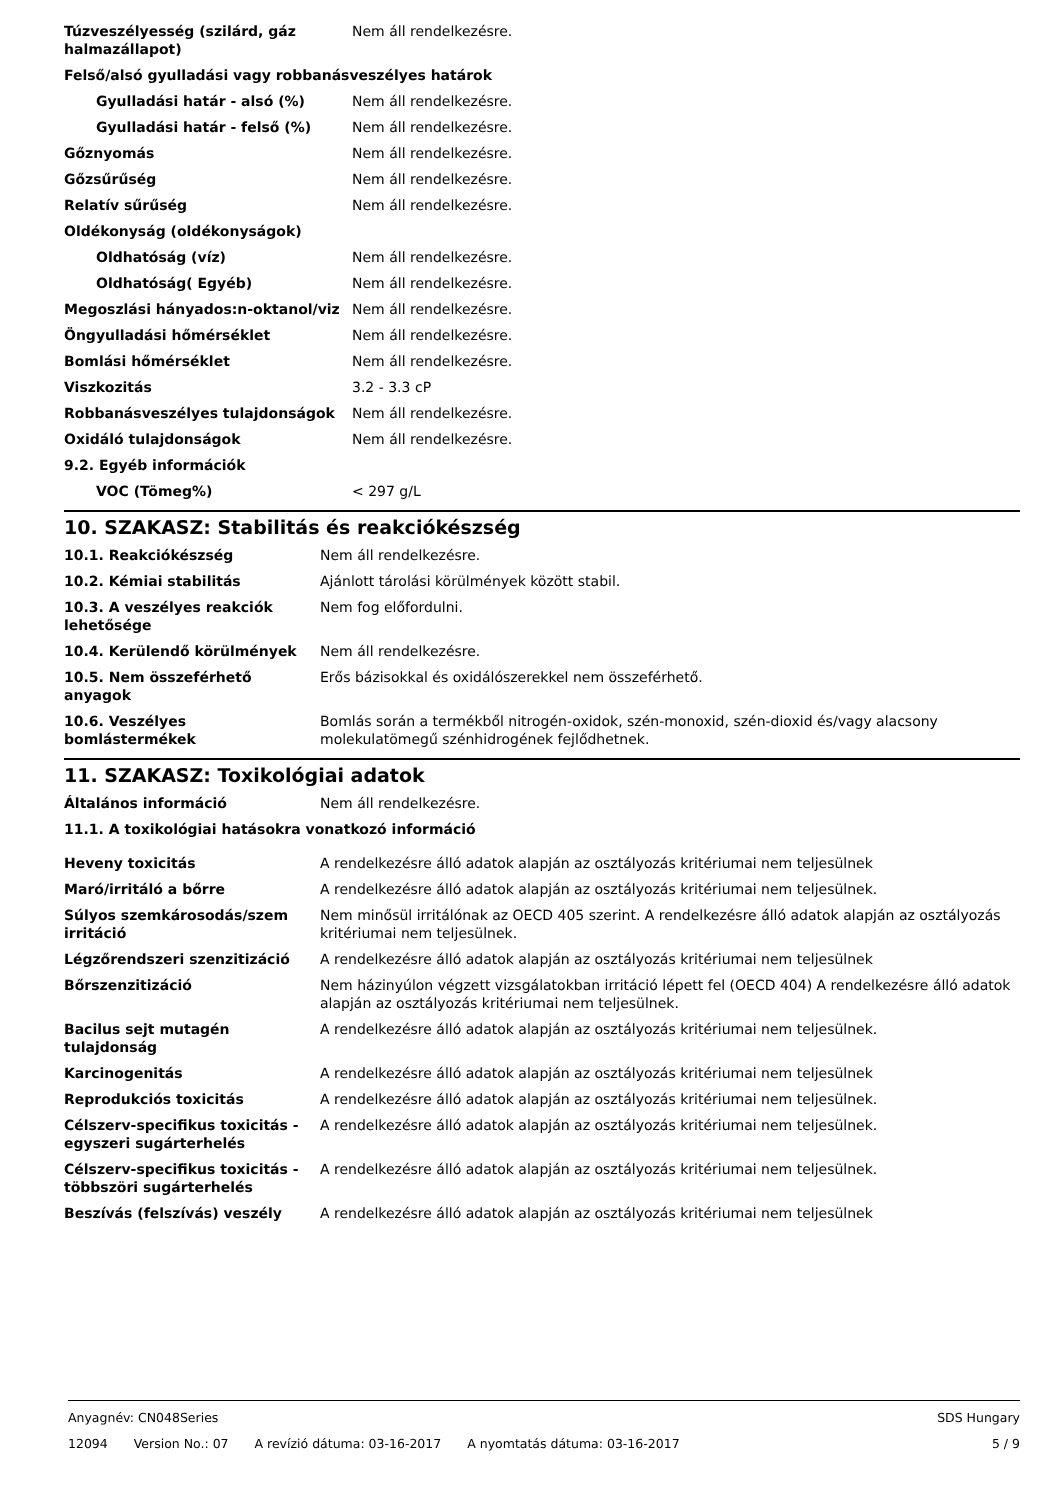| Túzveszélyesség (szilárd, gáz halmazállapot) | Nem áll rendelkezésre. |
| Felső/alsó gyulladási vagy robbanásveszélyes határok | |
| Gyulladási határ - alsó (%) | Nem áll rendelkezésre. |
| Gyulladási határ - felső (%) | Nem áll rendelkezésre. |
| Gőznyomás | Nem áll rendelkezésre. |
| Gőzsűrűség | Nem áll rendelkezésre. |
| Relatív sűrűség | Nem áll rendelkezésre. |
| Oldékonyság (oldékonyságok) | |
| Oldhatóság (víz) | Nem áll rendelkezésre. |
| Oldhatóság( Egyéb) | Nem áll rendelkezésre. |
| Megoszlási hányados:n-oktanol/viz | Nem áll rendelkezésre. |
| Öngyulladási hőmérséklet | Nem áll rendelkezésre. |
| Bomlási hőmérséklet | Nem áll rendelkezésre. |
| Viszkozitás | 3.2 - 3.3 cP |
| Robbanásveszélyes tulajdonságok | Nem áll rendelkezésre. |
| Oxidáló tulajdonságok | Nem áll rendelkezésre. |
| 9.2. Egyéb információk | |
| VOC (Tömeg%) | < 297 g/L |
10. SZAKASZ: Stabilitás és reakciókészség
| 10.1. Reakciókészség | Nem áll rendelkezésre. |
| 10.2. Kémiai stabilitás | Ajánlott tárolási körülmények között stabil. |
| 10.3. A veszélyes reakciók lehetősége | Nem fog előfordulni. |
| 10.4. Kerülendő körülmények | Nem áll rendelkezésre. |
| 10.5. Nem összeférhető anyagok | Erős bázisokkal és oxidálószerekkel nem összeférhető. |
| 10.6. Veszélyes bomlástermékek | Bomlás során a termékből nitrogén-oxidok, szén-monoxid, szén-dioxid és/vagy alacsony molekulatömegű szénhidrogének fejlődhetnek. |
11. SZAKASZ: Toxikológiai adatok
| Általános információ | Nem áll rendelkezésre. |
| 11.1. A toxikológiai hatásokra vonatkozó információ | |
| Heveny toxicitás | A rendelkezésre álló adatok alapján az osztályozás kritériumai nem teljesülnek |
| Maró/irritáló a bőrre | A rendelkezésre álló adatok alapján az osztályozás kritériumai nem teljesülnek. |
| Súlyos szemkárosodás/szem irritáció | Nem minősül irritálónak az OECD 405 szerint. A rendelkezésre álló adatok alapján az osztályozás kritériumai nem teljesülnek. |
| Légzőrendszeri szenzitizáció | A rendelkezésre álló adatok alapján az osztályozás kritériumai nem teljesülnek |
| Bőrszenzitizáció | Nem házinyúlon végzett vizsgálatokban irritáció lépett fel (OECD 404) A rendelkezésre álló adatok alapján az osztályozás kritériumai nem teljesülnek. |
| Bacilus sejt mutagén tulajdonság | A rendelkezésre álló adatok alapján az osztályozás kritériumai nem teljesülnek. |
| Karcinogenitás | A rendelkezésre álló adatok alapján az osztályozás kritériumai nem teljesülnek |
| Reprodukciós toxicitás | A rendelkezésre álló adatok alapján az osztályozás kritériumai nem teljesülnek. |
| Célszerv-specifikus toxicitás - egyszeri sugárterhelés | A rendelkezésre álló adatok alapján az osztályozás kritériumai nem teljesülnek. |
| Célszerv-specifikus toxicitás - többszöri sugárterhelés | A rendelkezésre álló adatok alapján az osztályozás kritériumai nem teljesülnek. |
| Beszívás (felszívás) veszély | A rendelkezésre álló adatok alapján az osztályozás kritériumai nem teljesülnek |
Anyagnév: CN048Series SDS Hungary
12094 Version No.: 07 A revízió dátuma: 03-16-2017 A nyomtatás dátuma: 03-16-2017 5 / 9